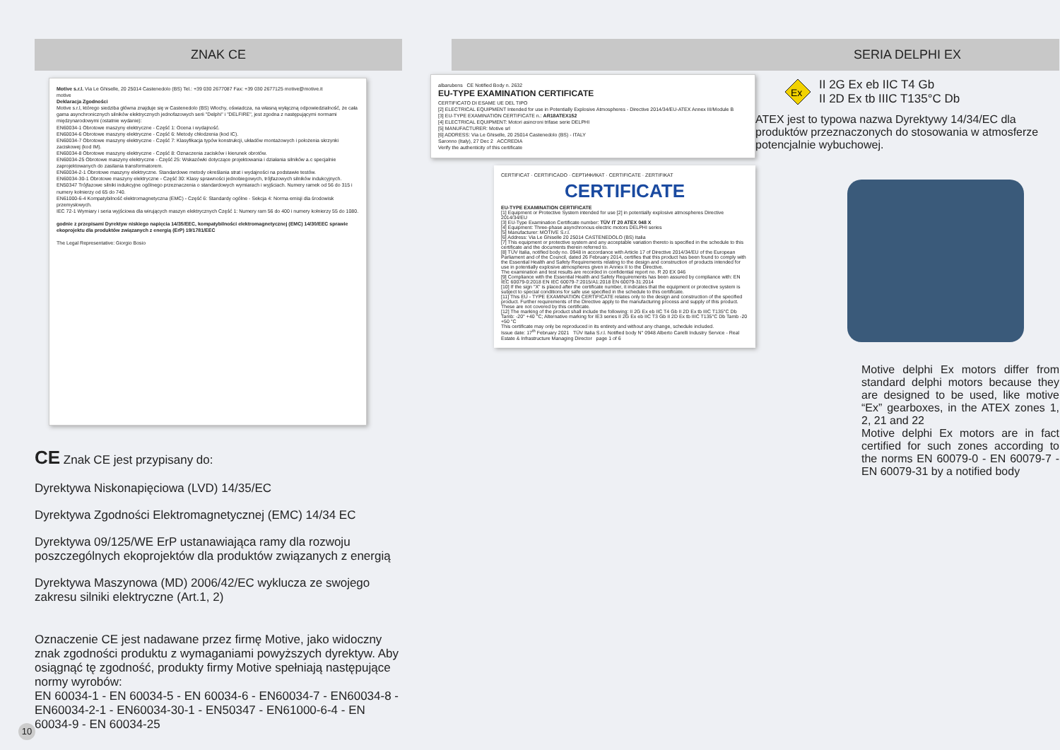ZNAK CE
Motive s.r.l. Via Le Ghiselle, 20 25014 Castenedolo (BS) Tel.: +39 030 2677087 Fax: +39 030 2677125 motive@motive.it
motive
Deklaracja Zgodności
Motive s.r.l, którego siedziba główna znajduje się w Castenedolo (BS) Włochy, oświadcza, na własną wyłączną odpowiedzialność, że cała gama asynchronicznych silników elektrycznych jednofazowych serii "Delphi" i "DELFIRE", jest zgodna z następującymi normami międzynarodowymi (ostatnie wydanie):
EN60034-1 Obrotowe maszyny elektryczne - Część 1: Ocena i wydajność.
EN60034-6 Obrotowe maszyny elektryczne - Część 6: Metody chłodzenia (kod IC).
EN60034-7 Obrotowe maszyny elektryczne - Część 7: Klasyfikacja typów konstrukcji, układów montażowych i położenia skrzynki zaciskowej (kod IM).
EN60034-8 Obrotowe maszyny elektryczne - Część 8: Oznaczenia zacisków i kierunek obrotów.
EN60034-25 Obrotowe maszyny elektryczne - Część 25: Wskazówki dotyczące projektowania i działania silników a.c specjalnie zaprojektowanych do zasilania transformatorem.
EN60034-2-1 Obrotowe maszyny elektryczne. Standardowe metody określania strat i wydajności na podstawie testów.
EN60034-30-1 Obrotowe maszyny elektryczne - Część 30: Klasy sprawności jednobiegowych, trójfazowych silników indukcyjnych.
EN50347 Trójfazowe silniki indukcyjne ogólnego przeznaczenia o standardowych wymiarach i wyjściach. Numery ramek od 56 do 315 i numery kołnierzy od 65 do 740.
EN61000-6-4 Kompatybilność elektromagnetyczna (EMC) - Część 6: Standardy ogólne - Sekcja 4: Norma emisji dla środowisk przemysłowych.
IEC 72-1 Wymiary i seria wyjściowa dla wirujących maszyn elektrycznych Część 1: Numery ram 56 do 400 i numery kołnierzy 55 do 1080.
godnie z przepisami Dyrektyw niskiego napięcia 14/35/EEC, kompatybilności elektromagnetycznej (EMC) 14/30/EEC sprawie ekoprojektu dla produktów związanych z energią (ErP) 19/1781/EEC
The Legal Representative: Giorgio Bosio
CE Znak CE jest przypisany do:
Dyrektywa Niskonapięciowa (LVD) 14/35/EC
Dyrektywa Zgodności Elektromagnetycznej (EMC) 14/34 EC
Dyrektywa 09/125/WE ErP ustanawiająca ramy dla rozwoju poszczególnych ekoprojektów dla produktów związanych z energią
Dyrektywa Maszynowa (MD) 2006/42/EC wyklucza ze swojego zakresu silniki elektryczne (Art.1, 2)
Oznaczenie CE jest nadawane przez firmę Motive, jako widoczny znak zgodności produktu z wymaganiami powyższych dyrektyw. Aby osiągnąć tę zgodność, produkty firmy Motive spełniają następujące normy wyrobów:
EN 60034-1 - EN 60034-5 - EN 60034-6 - EN60034-7 - EN60034-8 - EN60034-2-1 - EN60034-30-1 - EN50347 - EN61000-6-4 - EN 60034-9 - EN 60034-25
albarubens CE Notified Body n. 2632
EU-TYPE EXAMINATION CERTIFICATE
CERTIFICATO DI ESAME UE DEL TIPO
[2] ELECTRICAL EQUIPMENT Intended for use in Potentially Explosive Atmospheres - Directive 2014/34/EU-ATEX Annex III/Module B
[3] EU-TYPE EXAMINATION CERTIFICATE n.: AR18ATEX152
[4] ELECTRICAL EQUIPMENT: Motori asincroni trifase serie DELPHI
[5] MANUFACTURER: Motive srl
[6] ADDRESS: Via Le Ghiselle, 20 25014 Castenedolo (BS) - ITALY
Saronno (Italy), 27 Dec 2 ACCREDIA
Verify the authenticity of this certificate
CERTIFICAT · CERTIFICADO · СЕРТИФИКАТ · CERTIFICATE · ZERTIFIKAT
CERTIFICATE
EU-TYPE EXAMINATION CERTIFICATE
[1] Equipment or Protective System intended for use [2] in potentially explosive atmospheres Directive 2014/34/EU
[3] EU-Type Examination Certificate number: TÜV IT 20 ATEX 048 X
[4] Equipment: Three-phase asynchronous electric motors DELPHI series
[5] Manufacturer: MOTIVE S.r.l.
[6] Address: Via Le Ghiselle 20 25014 CASTENEDOLO (BS) Italia
[7] This equipment or protective system and any acceptable variation thereto is specified in the schedule to this certificate and the documents therein referred to.
[8] TÜV Italia, notified body no. 0948 in accordance with Article 17 of Directive 2014/34/EU of the European Parliament and of the Council, dated 26 February 2014, certifies that this product has been found to comply with the Essential Health and Safety Requirements relating to the design and construction of products intended for use in potentially explosive atmospheres given in Annex II to the Directive.
The examination and test results are recorded in confidential report no. R 20 EX 046
[9] Compliance with the Essential Health and Safety Requirements has been assured by compliance with: EN IEC 60079-0:2018 EN IEC 60079-7:2015/A1:2018 EN 60079-31:2014
[10] If the sign "X" is placed after the certificate number, it indicates that the equipment or protective system is subject to special conditions for safe use specified in the schedule to this certificate.
[11] This EU - TYPE EXAMINATION CERTIFICATE relates only to the design and construction of the specified product. Further requirements of the Directive apply to the manufacturing process and supply of this product. These are not covered by this certificate.
[12] The marking of the product shall include the following: II 2G Ex eb IIC T4 Gb II 2D Ex tb IIIC T135°C Db Tamb: -20° +40 °C; Alternative marking for IE3 series II 2G Ex eb IIC T3 Gb II 2D Ex tb IIIC T135°C Db Tamb -20 +50 °C
This certificate may only be reproduced in its entirety and without any change, schedule included.
Issue date: 17<sup>th</sup> February 2021 TÜV Italia S.r.l. Notified body N° 0948 Alberto Carelli Industry Service - Real Estate & Infrastructure Managing Director page 1 of 6
SERIA DELPHI EX
Ex
II 2G Ex eb IIC T4 Gb
II 2D Ex tb IIIC T135°C Db
ATEX jest to typowa nazwa Dyrektywy 14/34/EC dla produktów przeznaczonych do stosowania w atmosferze potencjalnie wybuchowej.
Motive delphi Ex motors differ from standard delphi motors because they are designed to be used, like motive “Ex” gearboxes, in the ATEX zones 1, 2, 21 and 22
Motive delphi Ex motors are in fact certified for such zones according to the norms EN 60079-0 - EN 60079-7 - EN 60079-31 by a notified body
10